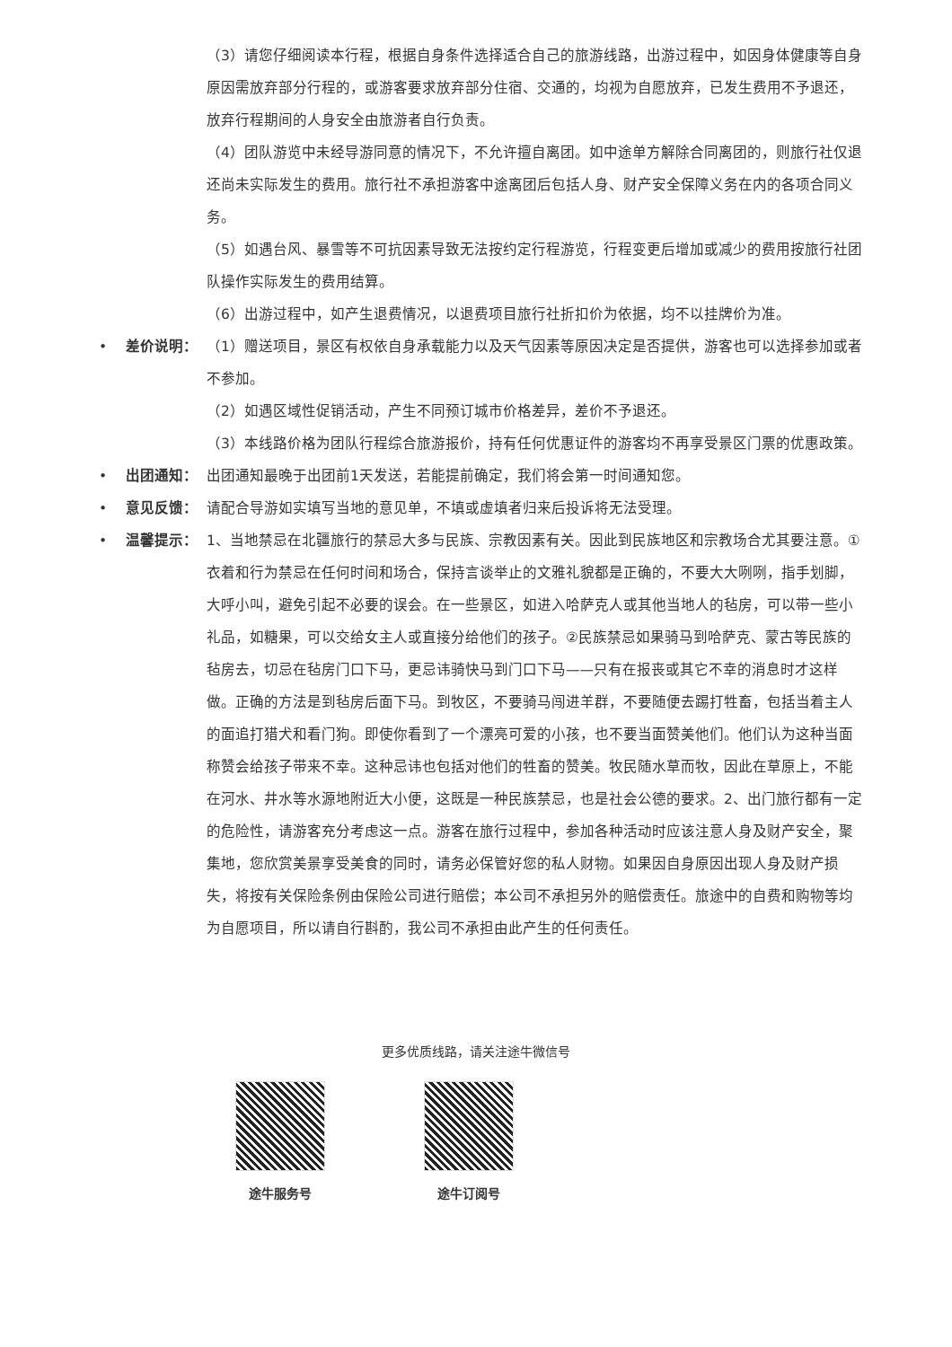（3）请您仔细阅读本行程，根据自身条件选择适合自己的旅游线路，出游过程中，如因身体健康等自身原因需放弃部分行程的，或游客要求放弃部分住宿、交通的，均视为自愿放弃，已发生费用不予退还，放弃行程期间的人身安全由旅游者自行负责。
（4）团队游览中未经导游同意的情况下，不允许擅自离团。如中途单方解除合同离团的，则旅行社仅退还尚未实际发生的费用。旅行社不承担游客中途离团后包括人身、财产安全保障义务在内的各项合同义务。
（5）如遇台风、暴雪等不可抗因素导致无法按约定行程游览，行程变更后增加或减少的费用按旅行社团队操作实际发生的费用结算。
（6）出游过程中，如产生退费情况，以退费项目旅行社折扣价为依据，均不以挂牌价为准。
• 差价说明： （1）赠送项目，景区有权依自身承载能力以及天气因素等原因决定是否提供，游客也可以选择参加或者不参加。
（2）如遇区域性促销活动，产生不同预订城市价格差异，差价不予退还。
（3）本线路价格为团队行程综合旅游报价，持有任何优惠证件的游客均不再享受景区门票的优惠政策。
• 出团通知： 出团通知最晚于出团前1天发送，若能提前确定，我们将会第一时间通知您。
• 意见反馈： 请配合导游如实填写当地的意见单，不填或虚填者归来后投诉将无法受理。
• 温馨提示： 1、当地禁忌在北疆旅行的禁忌大多与民族、宗教因素有关。因此到民族地区和宗教场合尤其要注意。①衣着和行为禁忌在任何时间和场合，保持言谈举止的文雅礼貌都是正确的，不要大大咧咧，指手划脚，大呼小叫，避免引起不必要的误会。在一些景区，如进入哈萨克人或其他当地人的毡房，可以带一些小礼品，如糖果，可以交给女主人或直接分给他们的孩子。②民族禁忌如果骑马到哈萨克、蒙古等民族的毡房去，切忌在毡房门口下马，更忌讳骑快马到门口下马——只有在报丧或其它不幸的消息时才这样做。正确的方法是到毡房后面下马。到牧区，不要骑马闯进羊群，不要随便去踢打牲畜，包括当着主人的面追打猎犬和看门狗。即使你看到了一个漂亮可爱的小孩，也不要当面赞美他们。他们认为这种当面称赞会给孩子带来不幸。这种忌讳也包括对他们的牲畜的赞美。牧民随水草而牧，因此在草原上，不能在河水、井水等水源地附近大小便，这既是一种民族禁忌，也是社会公德的要求。2、出门旅行都有一定的危险性，请游客充分考虑这一点。游客在旅行过程中，参加各种活动时应该注意人身及财产安全，聚集地，您欣赏美景享受美食的同时，请务必保管好您的私人财物。如果因自身原因出现人身及财产损失，将按有关保险条例由保险公司进行赔偿；本公司不承担另外的赔偿责任。旅途中的自费和购物等均为自愿项目，所以请自行斟酌，我公司不承担由此产生的任何责任。
更多优质线路，请关注途牛微信号
途牛服务号 途牛订阅号